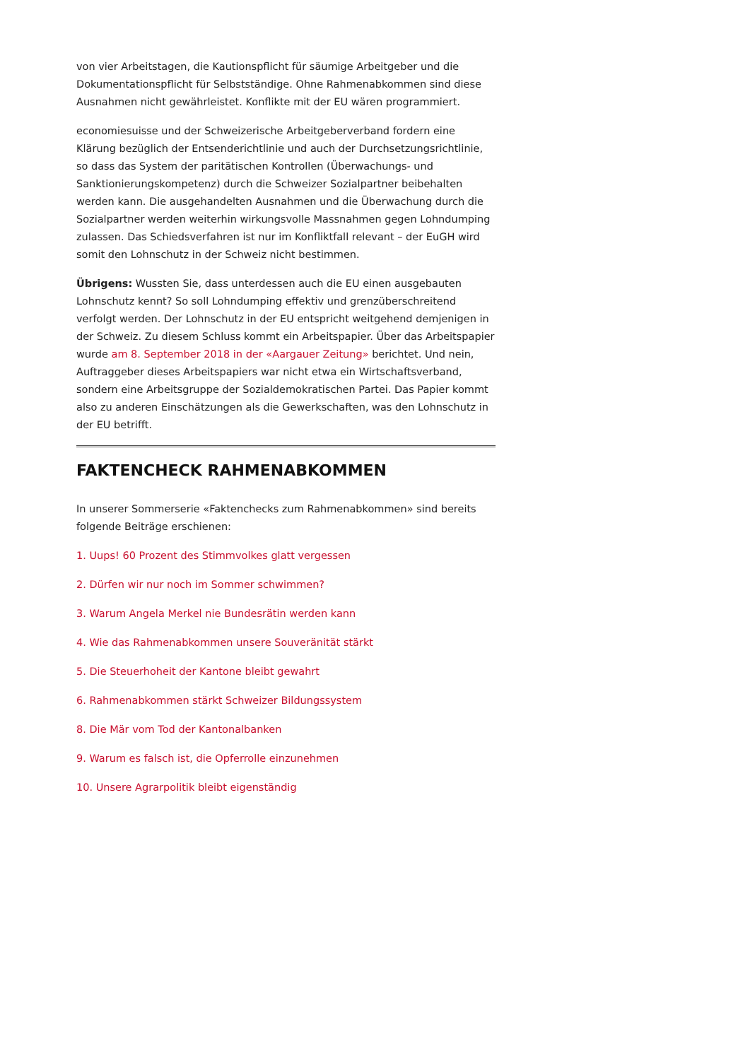von vier Arbeitstagen, die Kautionspflicht für säumige Arbeitgeber und die Dokumentationspflicht für Selbstständige. Ohne Rahmenabkommen sind diese Ausnahmen nicht gewährleistet. Konflikte mit der EU wären programmiert.
economiesuisse und der Schweizerische Arbeitgeberverband fordern eine Klärung bezüglich der Entsenderichtlinie und auch der Durchsetzungsrichtlinie, so dass das System der paritätischen Kontrollen (Überwachungs- und Sanktionierungskompetenz) durch die Schweizer Sozialpartner beibehalten werden kann. Die ausgehandelten Ausnahmen und die Überwachung durch die Sozialpartner werden weiterhin wirkungsvolle Massnahmen gegen Lohndumping zulassen. Das Schiedsverfahren ist nur im Konfliktfall relevant – der EuGH wird somit den Lohnschutz in der Schweiz nicht bestimmen.
Übrigens: Wussten Sie, dass unterdessen auch die EU einen ausgebauten Lohnschutz kennt? So soll Lohndumping effektiv und grenzüberschreitend verfolgt werden. Der Lohnschutz in der EU entspricht weitgehend demjenigen in der Schweiz. Zu diesem Schluss kommt ein Arbeitspapier. Über das Arbeitspapier wurde am 8. September 2018 in der «Aargauer Zeitung» berichtet. Und nein, Auftraggeber dieses Arbeitspapiers war nicht etwa ein Wirtschaftsverband, sondern eine Arbeitsgruppe der Sozialdemokratischen Partei. Das Papier kommt also zu anderen Einschätzungen als die Gewerkschaften, was den Lohnschutz in der EU betrifft.
FAKTENCHECK RAHMENABKOMMEN
In unserer Sommerserie «Faktenchecks zum Rahmenabkommen» sind bereits folgende Beiträge erschienen:
1. Uups! 60 Prozent des Stimmvolkes glatt vergessen
2. Dürfen wir nur noch im Sommer schwimmen?
3. Warum Angela Merkel nie Bundesrätin werden kann
4. Wie das Rahmenabkommen unsere Souveränität stärkt
5. Die Steuerhoheit der Kantone bleibt gewahrt
6. Rahmenabkommen stärkt Schweizer Bildungssystem
8. Die Mär vom Tod der Kantonalbanken
9. Warum es falsch ist, die Opferrolle einzunehmen
10. Unsere Agrarpolitik bleibt eigenständig